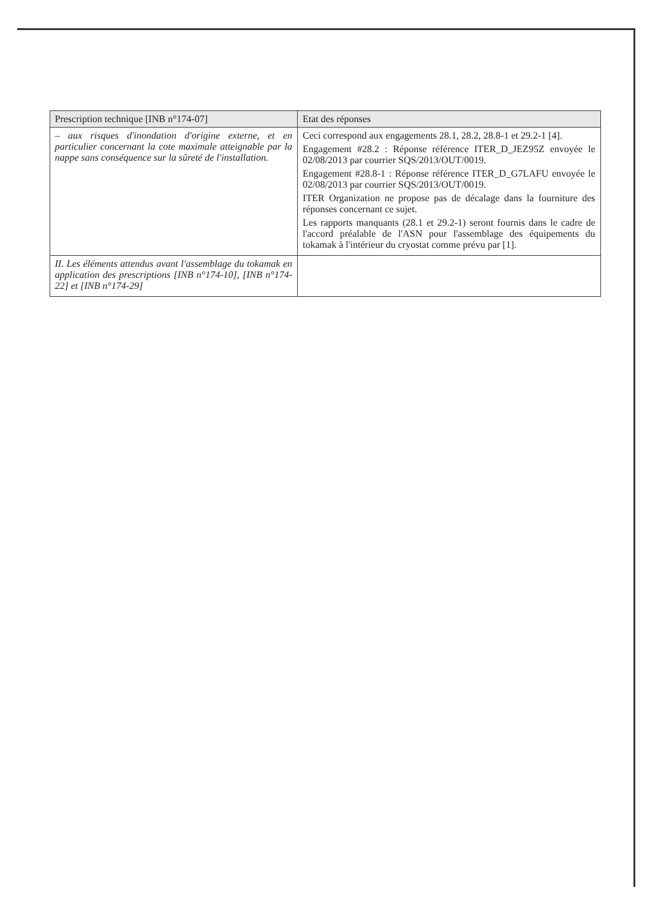| Prescription technique [INB n°174-07] | Etat des réponses |
| --- | --- |
| – aux risques d'inondation d'origine externe, et en particulier concernant la cote maximale atteignable par la nappe sans conséquence sur la sûreté de l'installation. | Ceci correspond aux engagements 28.1, 28.2, 28.8-1 et 29.2-1 [4]. Engagement #28.2 : Réponse référence ITER_D_JEZ95Z envoyée le 02/08/2013 par courrier SQS/2013/OUT/0019. Engagement #28.8-1 : Réponse référence ITER_D_G7LAFU envoyée le 02/08/2013 par courrier SQS/2013/OUT/0019. ITER Organization ne propose pas de décalage dans la fourniture des réponses concernant ce sujet. Les rapports manquants (28.1 et 29.2-1) seront fournis dans le cadre de l'accord préalable de l'ASN pour l'assemblage des équipements du tokamak à l'intérieur du cryostat comme prévu par [1]. |
| II. Les éléments attendus avant l'assemblage du tokamak en application des prescriptions [INB n°174-10], [INB n°174-22] et [INB n°174-29] | |